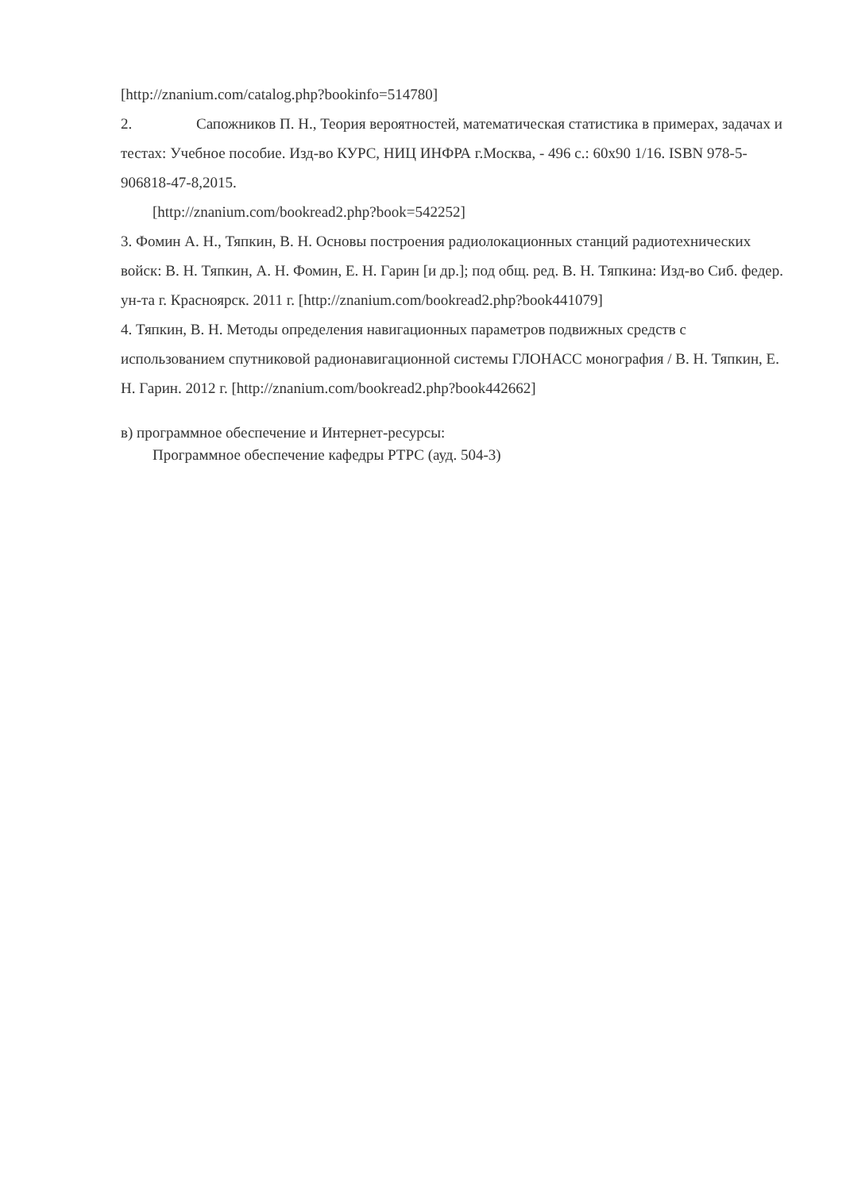[http://znanium.com/catalog.php?bookinfo=514780]
2. Сапожников П. Н., Теория вероятностей, математическая статистика в примерах, задачах и тестах: Учебное пособие. Изд-во КУРС, НИЦ ИНФРА г.Москва, - 496 с.: 60x90 1/16. ISBN 978-5-906818-47-8,2015.
[http://znanium.com/bookread2.php?book=542252]
3. Фомин А. Н., Тяпкин, В. Н. Основы построения радиолокационных станций радиотехнических войск: В. Н. Тяпкин, А. Н. Фомин, Е. Н. Гарин [и др.]; под общ. ред. В. Н. Тяпкина: Изд-во Сиб. федер. ун-та г. Красноярск. 2011 г. [http://znanium.com/bookread2.php?book441079]
4. Тяпкин, В. Н. Методы определения навигационных параметров подвижных средств с использованием спутниковой радионавигационной системы ГЛОНАСС монография / В. Н. Тяпкин, Е. Н. Гарин. 2012 г. [http://znanium.com/bookread2.php?book442662]
в) программное обеспечение и Интернет-ресурсы:
Программное обеспечение кафедры РТРС (ауд. 504-3)